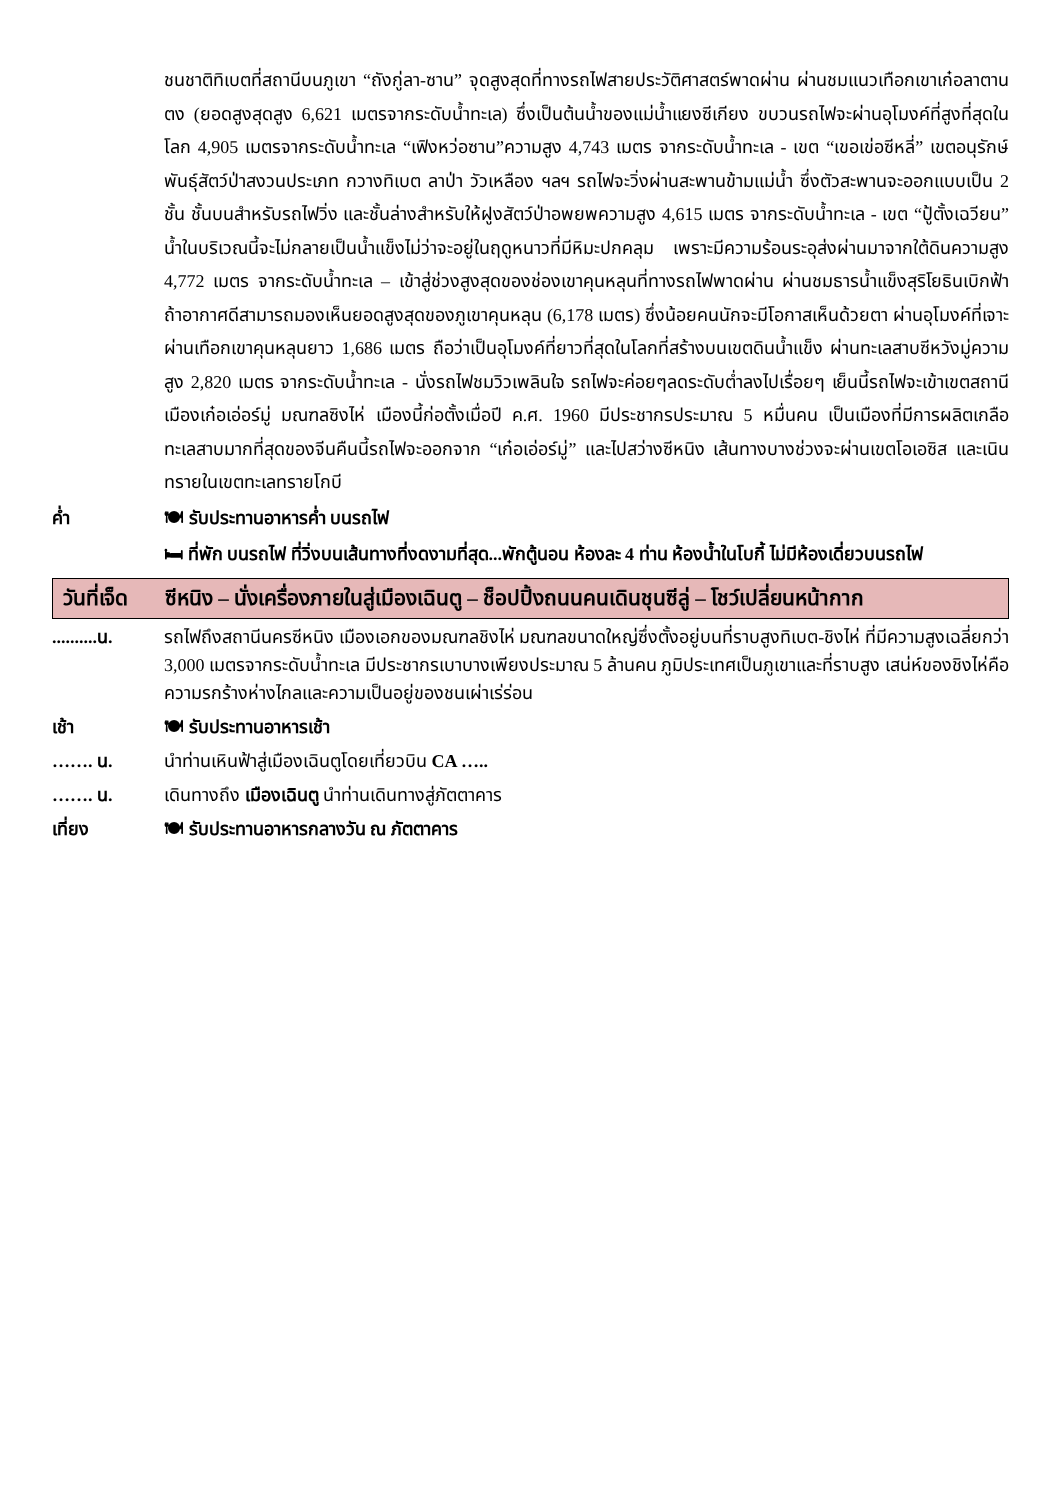ชนชาติทิเบตที่สถานีบนภูเขา “ถังกู่ลา-ซาน” จุดสูงสุดที่ทางรถไฟสายประวัติศาสตร์พาดผ่าน ผ่านชมแนวเทือกเขาเก๋อลาตานตง (ยอดสูงสุดสูง 6,621 เมตรจากระดับน้ำทะเล) ซึ่งเป็นต้นน้ำของแม่น้ำแยงซีเกียง ขบวนรถไฟจะผ่านอุโมงค์ที่สูงที่สุดในโลก 4,905 เมตรจากระดับน้ำทะเล “เฟิงหว่อซาน”ความสูง 4,743 เมตร จากระดับน้ำทะเล - เขต “เขอเข่อซีหลี่” เขตอนุรักษ์พันธุ์สัตว์ป่าสงวนประเภท กวางทิเบต ลาป่า วัวเหลือง ฯลฯ รถไฟจะวิ่งผ่านสะพานข้ามแม่น้ำ ซึ่งตัวสะพานจะออกแบบเป็น 2 ชั้น ชั้นบนสำหรับรถไฟวิ่ง และชั้นล่างสำหรับให้ฝูงสัตว์ป่าอพยพความสูง 4,615 เมตร จากระดับน้ำทะเล - เขต “ปู้ตั้งเฉวียน” น้ำในบริเวณนี้จะไม่กลายเป็นน้ำแข็งไม่ว่าจะอยู่ในฤดูหนาวที่มีหิมะปกคลุม เพราะมีความร้อนระอุส่งผ่านมาจากใต้ดินความสูง 4,772 เมตร จากระดับน้ำทะเล – เข้าสู่ช่วงสูงสุดของช่องเขาคุนหลุนที่ทางรถไฟพาดผ่าน ผ่านชมธารน้ำแข็งสุริโยธินเบิกฟ้า ถ้าอากาศดีสามารถมองเห็นยอดสูงสุดของภูเขาคุนหลุน (6,178 เมตร) ซึ่งน้อยคนนักจะมีโอกาสเห็นด้วยตา ผ่านอุโมงค์ที่เจาะผ่านเทือกเขาคุนหลุนยาว 1,686 เมตร ถือว่าเป็นอุโมงค์ที่ยาวที่สุดในโลกที่สร้างบนเขตดินน้ำแข็ง ผ่านทะเลสาบซีหวังมู่ความสูง 2,820 เมตร จากระดับน้ำทะเล - นั่งรถไฟชมวิวเพลินใจ รถไฟจะค่อยๆลดระดับต่ำลงไปเรื่อยๆ เย็นนี้รถไฟจะเข้าเขตสถานีเมืองเก๋อเอ่อร์มู่ มณฑลซิงไห่ เมืองนี้ก่อตั้งเมื่อปี ค.ศ. 1960 มีประชากรประมาณ 5 หมื่นคน เป็นเมืองที่มีการผลิตเกลือทะเลสาบมากที่สุดของจีนคืนนี้รถไฟจะออกจาก “เก๋อเอ่อร์มู่” และไปสว่างซีหนิง เส้นทางบางช่วงจะผ่านเขตโอเอซิส และเนินทรายในเขตทะเลทรายโกบี
ค่ำ 🍽 รับประทานอาหารค่ำ บนรถไฟ
🛏 ที่พัก บนรถไฟ ที่วิ่งบนเส้นทางที่งดงามที่สุด...พักตู้นอน ห้องละ 4 ท่าน ห้องน้ำในโบกี้ ไม่มีห้องเดี่ยวบนรถไฟ
วันที่เจ็ด
ซีหนิง – นั่งเครื่องภายในสู่เมืองเฉินตู – ช็อปปิ้งถนนคนเดินชุนซีลู่ – โชว์เปลี่ยนหน้ากาก
..........น.
รถไฟถึงสถานีนครซีหนิง เมืองเอกของมณฑลชิงไห่ มณฑลขนาดใหญ่ซึ่งตั้งอยู่บนที่ราบสูงทิเบต-ชิงไห่ ที่มีความสูงเฉลี่ยกว่า 3,000 เมตรจากระดับน้ำทะเล มีประชากรเบาบางเพียงประมาณ 5 ล้านคน ภูมิประเทศเป็นภูเขาและที่ราบสูง เสน่ห์ของชิงไห่คือความรกร้างห่างไกลและความเป็นอยู่ของชนเผ่าเร่ร่อน
เช้า 🍽 รับประทานอาหารเช้า
……. น. นำท่านเหินฟ้าสู่เมืองเฉินตูโดยเที่ยวบิน CA …..
……. น. เดินทางถึง เมืองเฉินตู นำท่านเดินทางสู่ภัตตาคาร
เที่ยง 🍽 รับประทานอาหารกลางวัน ณ ภัตตาคาร